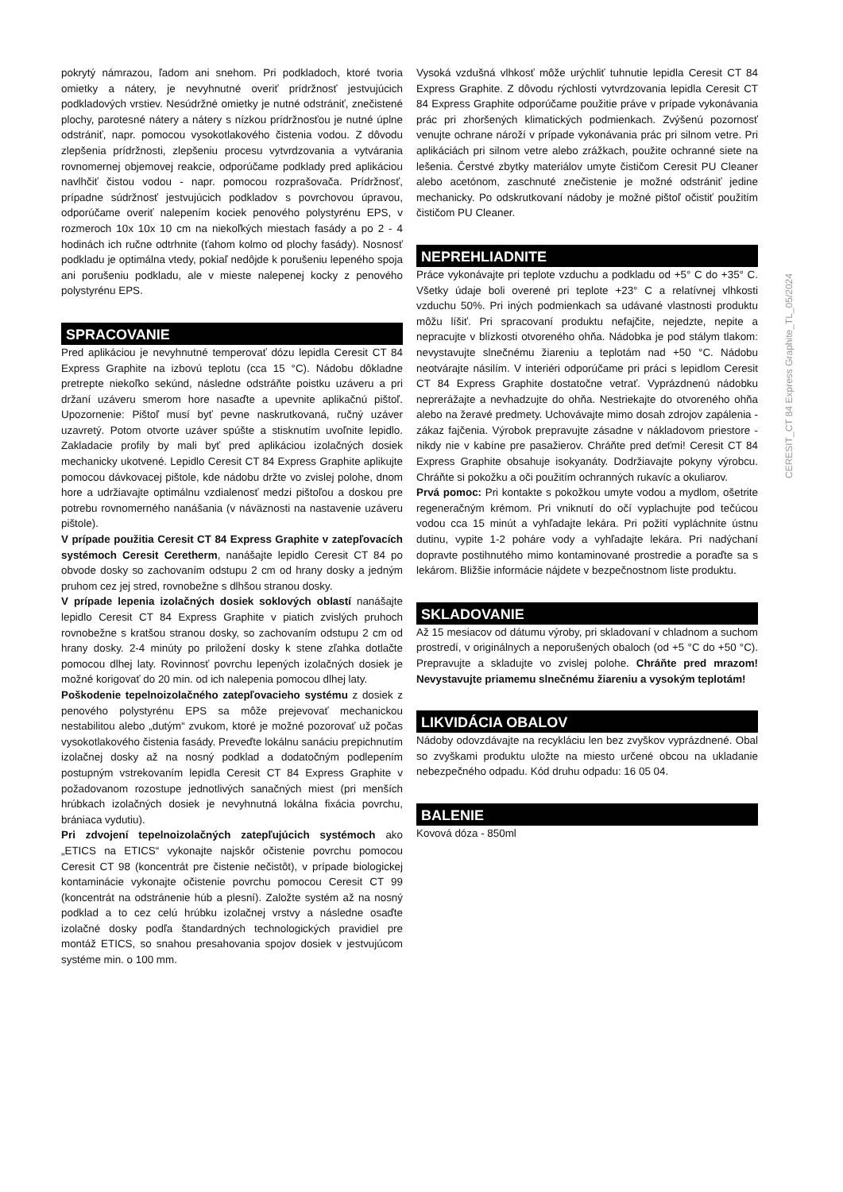pokrytý námrazou, ľadom ani snehom. Pri podkladoch, ktoré tvoria omietky a nátery, je nevyhnutné overiť prídržnosť jestvujúcich podkladových vrstiev. Nesúdržné omietky je nutné odstrániť, znečistené plochy, parotesné nátery a nátery s nízkou prídržnosťou je nutné úplne odstrániť, napr. pomocou vysokotlakového čistenia vodou. Z dôvodu zlepšenia prídržnosti, zlepšeniu procesu vytvrdzovania a vytvárania rovnomernej objemovej reakcie, odporúčame podklady pred aplikáciou navlhčiť čistou vodou - napr. pomocou rozprašovača. Prídržnosť, prípadne súdržnosť jestvujúcich podkladov s povrchovou úpravou, odporúčame overiť nalepením kociek penového polystyrénu EPS, v rozmeroch 10x 10x 10 cm na niekoľkých miestach fasády a po 2 - 4 hodinách ich ručne odtrhnite (ťahom kolmo od plochy fasády). Nosnosť podkladu je optimálna vtedy, pokiaľ nedôjde k porušeniu lepeného spoja ani porušeniu podkladu, ale v mieste nalepenej kocky z penového polystyrénu EPS.
SPRACOVANIE
Pred aplikáciou je nevyhnutné temperovať dózu lepidla Ceresit CT 84 Express Graphite na izbovú teplotu (cca 15 °C). Nádobu dôkladne pretrepte niekoľko sekúnd, následne odstráňte poistku uzáveru a pri držaní uzáveru smerom hore nasaďte a upevnite aplikačnú pištoľ. Upozornenie: Pištoľ musí byť pevne naskrutkovaná, ručný uzáver uzavretý. Potom otvorte uzáver spúšte a stisknutím uvoľnite lepidlo. Zakladacie profily by mali byť pred aplikáciou izolačných dosiek mechanicky ukotvené. Lepidlo Ceresit CT 84 Express Graphite aplikujte pomocou dávkovacej pištole, kde nádobu držte vo zvislej polohe, dnom hore a udržiavajte optimálnu vzdialenosť medzi pištoľou a doskou pre potrebu rovnomerného nanášania (v náväznosti na nastavenie uzáveru pištole).
V prípade použitia Ceresit CT 84 Express Graphite v zatepľovacích systémoch Ceresit Ceretherm, nanášajte lepidlo Ceresit CT 84 po obvode dosky so zachovaním odstupu 2 cm od hrany dosky a jedným pruhom cez jej stred, rovnobežne s dlhšou stranou dosky.
V prípade lepenia izolačných dosiek soklových oblastí nanášajte lepidlo Ceresit CT 84 Express Graphite v piatich zvislých pruhoch rovnobežne s kratšou stranou dosky, so zachovaním odstupu 2 cm od hrany dosky. 2-4 minúty po priložení dosky k stene zľahka dotlačte pomocou dlhej laty. Rovinnosť povrchu lepených izolačných dosiek je možné korigovať do 20 min. od ich nalepenia pomocou dlhej laty.
Poškodenie tepelnoizolačného zatepľovacieho systému z dosiek z penového polystyrénu EPS sa môže prejevovať mechanickou nestabilitou alebo „dutým“ zvukom, ktoré je možné pozorovať už počas vysokotlakového čistenia fasády. Preveďte lokálnu sanáciu prepichnutím izolačnej dosky až na nosný podklad a dodatočným podlepením postupným vstrekovaním lepidla Ceresit CT 84 Express Graphite v požadovanom rozostupe jednotlivých sanačných miest (pri menších hrúbkach izolačných dosiek je nevyhnutná lokálna fixácia povrchu, brániaca vydutiu).
Pri zdvojení tepelnoizolačných zatepľujúcich systémoch ako „ETICS na ETICS“ vykonajte najskôr očistenie povrchu pomocou Ceresit CT 98 (koncentrát pre čistenie nečistôt), v prípade biologickej kontaminácie vykonajte očistenie povrchu pomocou Ceresit CT 99 (koncentrát na odstránenie húb a plesní). Založte systém až na nosný podklad a to cez celú hrúbku izolačnej vrstvy a následne osaďte izolačné dosky podľa štandardných technologických pravidiel pre montáž ETICS, so snahou presahovania spojov dosiek v jestvujúcom systéme min. o 100 mm.
Vysoká vzdušná vlhkosť môže urýchliť tuhnutie lepidla Ceresit CT 84 Express Graphite. Z dôvodu rýchlosti vytvrdzovania lepidla Ceresit CT 84 Express Graphite odporúčame použitie práve v prípade vykonávania prác pri zhoršených klimatických podmienkach. Zvýšenú pozornosť venujte ochrane nároží v prípade vykonávania prác pri silnom vetre. Pri aplikáciách pri silnom vetre alebo zrážkach, použite ochranné siete na lešenia. Čerstvé zbytky materiálov umyte čističom Ceresit PU Cleaner alebo acetónom, zaschnuté znečistenie je možné odstrániť jedine mechanicky. Po odskrutkovaní nádoby je možné pištoľ očistiť použitím čističom PU Cleaner.
NEPREHLIADNITE
Práce vykonávajte pri teplote vzduchu a podkladu od +5° C do +35° C. Všetky údaje boli overené pri teplote +23° C a relatívnej vlhkosti vzduchu 50%. Pri iných podmienkach sa udávané vlastnosti produktu môžu líšiť. Pri spracovaní produktu nefajčite, nejedzte, nepite a nepracujte v blízkosti otvoreného ohňa. Nádobka je pod stálym tlakom: nevystavujte slnečnému žiareniu a teplotám nad +50 °C. Nádobu neotvárajte násilím. V interiéri odporúčame pri práci s lepidlom Ceresit CT 84 Express Graphite dostatočne vetrať. Vyprázdnenú nádobku neprerážajte a nevhadzujte do ohňa. Nestriekajte do otvoreného ohňa alebo na žeravé predmety. Uchovávajte mimo dosah zdrojov zapálenia - zákaz fajčenia. Výrobok prepravujte zásadne v nákladovom priestore - nikdy nie v kabíne pre pasažierov. Chráňte pred deťmi! Ceresit CT 84 Express Graphite obsahuje isokyanáty. Dodržiavajte pokyny výrobcu. Chráňte si pokožku a oči použitím ochranných rukavíc a okuliarov.
Prvá pomoc: Pri kontakte s pokožkou umyte vodou a mydlom, ošetrite regeneračným krémom. Pri vniknutí do očí vyplachujte pod tečúcou vodou cca 15 minút a vyhľadajte lekára. Pri požití vypláchnite ústnu dutinu, vypite 1-2 poháre vody a vyhľadajte lekára. Pri nadýchaní dopravte postihnutého mimo kontaminované prostredie a poraďte sa s lekárom. Bližšie informácie nájdete v bezpečnostnom liste produktu.
SKLADOVANIE
Až 15 mesiacov od dátumu výroby, pri skladovaní v chladnom a suchom prostredí, v originálnych a neporušených obaloch (od +5 °C do +50 °C). Prepravujte a skladujte vo zvislej polohe. Chráňte pred mrazom! Nevystavujte priamemu slnečnému žiareniu a vysokým teplotám!
LIKVIDÁCIA OBALOV
Nádoby odovzdávajte na recykláciu len bez zvyškov vyprázdnené. Obal so zvyškami produktu uložte na miesto určené obcou na ukladanie nebezpečného odpadu. Kód druhu odpadu: 16 05 04.
BALENIE
Kovová dóza - 850ml
CERESIT_CT 84 Express Graphite_TL_05/2024